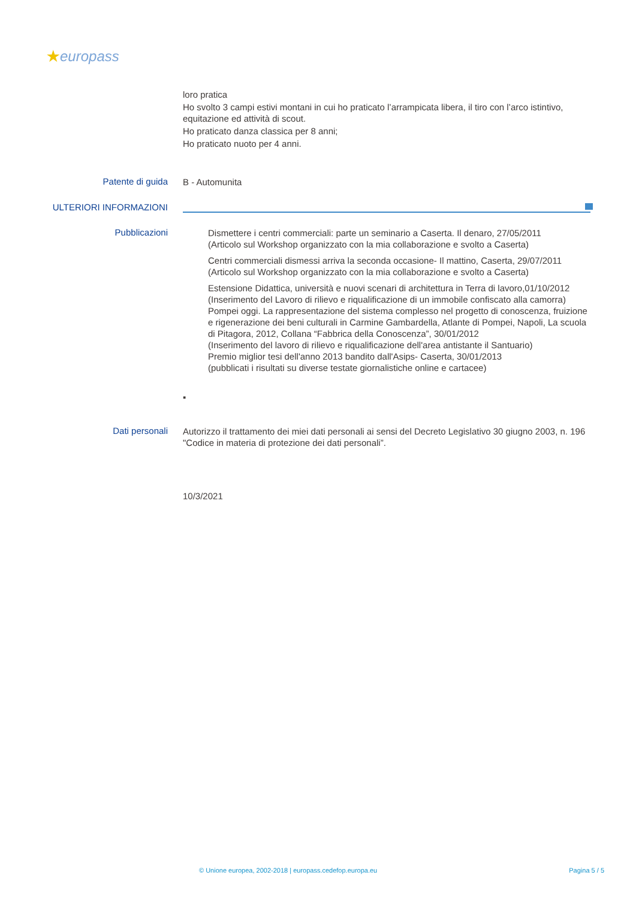★europass
loro pratica
Ho svolto 3 campi estivi montani in cui ho praticato l’arrampicata libera, il tiro con l’arco istintivo, equitazione ed attività di scout.
Ho praticato danza classica per 8 anni;
Ho praticato nuoto per 4 anni.
Patente di guida
B - Automunita
ULTERIORI INFORMAZIONI
Pubblicazioni
Dismettere i centri commerciali: parte un seminario a Caserta. Il denaro, 27/05/2011
(Articolo sul Workshop organizzato con la mia collaborazione e svolto a Caserta)
Centri commerciali dismessi arriva la seconda occasione- Il mattino, Caserta, 29/07/2011
(Articolo sul Workshop organizzato con la mia collaborazione e svolto a Caserta)
Estensione Didattica, università e nuovi scenari di architettura in Terra di lavoro,01/10/2012
(Inserimento del Lavoro di rilievo e riqualificazione di un immobile confiscato alla camorra)
Pompei oggi. La rappresentazione del sistema complesso nel progetto di conoscenza, fruizione e rigenerazione dei beni culturali in Carmine Gambardella, Atlante di Pompei, Napoli, La scuola di Pitagora, 2012, Collana “Fabbrica della Conoscenza”, 30/01/2012
(Inserimento del lavoro di rilievo e riqualificazione dell'area antistante il Santuario)
Premio miglior tesi dell'anno 2013 bandito dall'Asips- Caserta, 30/01/2013
(pubblicati i risultati su diverse testate giornalistiche online e cartacee)
▪
Dati personali
Autorizzo il trattamento dei miei dati personali ai sensi del Decreto Legislativo 30 giugno 2003, n. 196 "Codice in materia di protezione dei dati personali”.
10/3/2021
© Unione europea, 2002-2018 | europass.cedefop.europa.eu Pagina 5 / 5